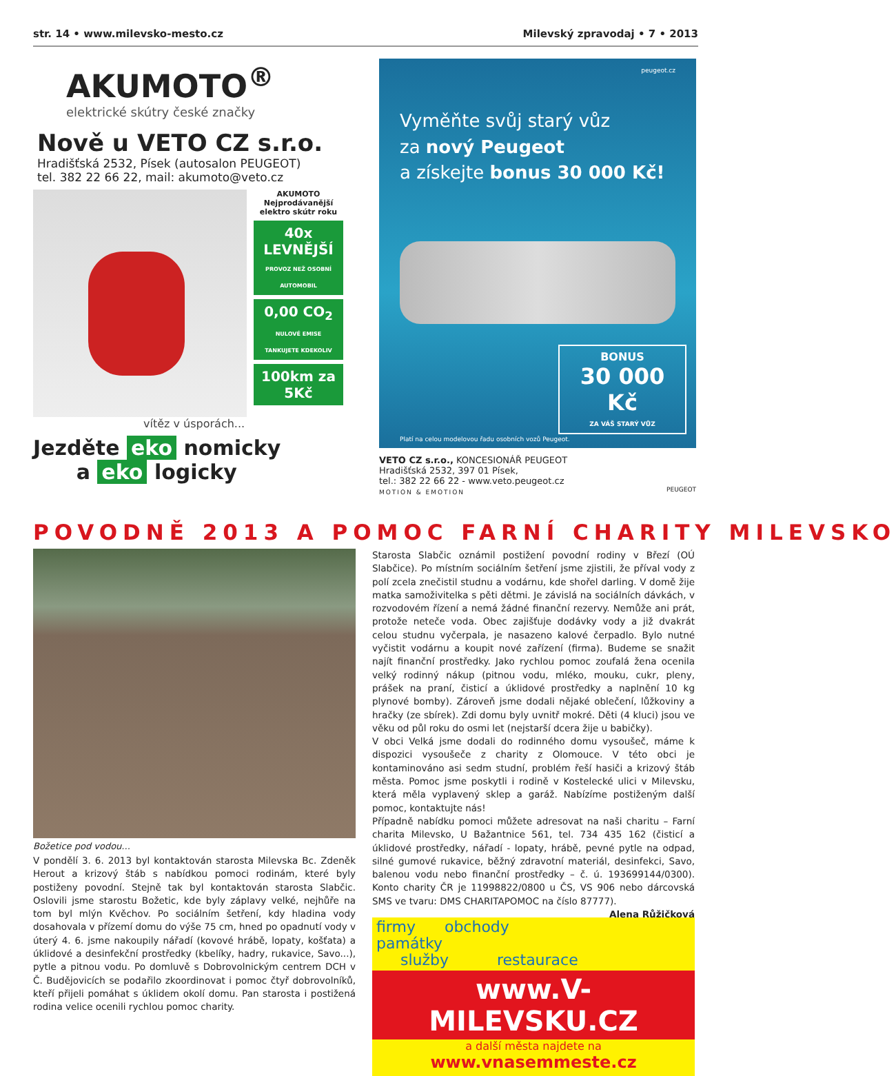str. 14 • www.milevsko-mesto.cz Milevský zpravodaj • 7 • 2013
AKUMOTO<sup>®</sup>
elektrické skútry české značky
Nově u VETO CZ s.r.o.
Hradišťská 2532, Písek (autosalon PEUGEOT)
tel. 382 22 66 22, mail: akumoto@veto.cz
AKUMOTO
Nejprodávanější elektro skútr roku
40x LEVNĚJŠÍ
PROVOZ NEŽ OSOBNÍ AUTOMOBIL
0,00 CO<sub>2</sub>
NULOVÉ EMISE TANKUJETE KDEKOLIV
100km za 5Kč
vítěz v úsporách...
Jezděte eko nomicky
a eko logicky
peugeot.cz
Vyměňte svůj starý vůz
za nový Peugeot
a získejte bonus 30 000 Kč!
BONUS
30 000 Kč
ZA VÁŠ STARÝ VŮZ
Platí na celou modelovou řadu osobních vozů Peugeot.
VETO CZ s.r.o., KONCESIONÁŘ PEUGEOT
Hradišťská 2532, 397 01 Písek,
tel.: 382 22 66 22 - www.veto.peugeot.cz
MOTION & EMOTION PEUGEOT
POVODNĚ 2013 A POMOC FARNÍ CHARITY MILEVSKO
Božetice pod vodou...
V pondělí 3. 6. 2013 byl kontaktován starosta Milevska Bc. Zdeněk Herout a krizový štáb s nabídkou pomoci rodinám, které byly postiženy povodní. Stejně tak byl kontaktován starosta Slabčic. Oslovili jsme starostu Božetic, kde byly záplavy velké, nejhůře na tom byl mlýn Kvěchov. Po sociálním šetření, kdy hladina vody dosahovala v přízemí domu do výše 75 cm, hned po opadnutí vody v úterý 4. 6. jsme nakoupily nářadí (kovové hrábě, lopaty, košťata) a úklidové a desinfekční prostředky (kbelíky, hadry, rukavice, Savo...), pytle a pitnou vodu. Po domluvě s Dobrovolnickým centrem DCH v Č. Budějovicích se podařilo zkoordinovat i pomoc čtyř dobrovolníků, kteří přijeli pomáhat s úklidem okolí domu. Pan starosta i postižená rodina velice ocenili rychlou pomoc charity.
Starosta Slabčic oznámil postižení povodní rodiny v Březí (OÚ Slabčice). Po místním sociálním šetření jsme zjistili, že příval vody z polí zcela znečistil studnu a vodárnu, kde shořel darling. V domě žije matka samoživitelka s pěti dětmi. Je závislá na sociálních dávkách, v rozvodovém řízení a nemá žádné finanční rezervy. Nemůže ani prát, protože neteče voda. Obec zajišťuje dodávky vody a již dvakrát celou studnu vyčerpala, je nasazeno kalové čerpadlo. Bylo nutné vyčistit vodárnu a koupit nové zařízení (firma). Budeme se snažit najít finanční prostředky. Jako rychlou pomoc zoufalá žena ocenila velký rodinný nákup (pitnou vodu, mléko, mouku, cukr, pleny, prášek na praní, čisticí a úklidové prostředky a naplnění 10 kg plynové bomby). Zároveň jsme dodali nějaké oblečení, lůžkoviny a hračky (ze sbírek). Zdi domu byly uvnitř mokré. Děti (4 kluci) jsou ve věku od půl roku do osmi let (nejstarší dcera žije u babičky).
V obci Velká jsme dodali do rodinného domu vysoušeč, máme k dispozici vysoušeče z charity z Olomouce. V této obci je kontaminováno asi sedm studní, problém řeší hasiči a krizový štáb města. Pomoc jsme poskytli i rodině v Kostelecké ulici v Milevsku, která měla vyplavený sklep a garáž. Nabízíme postiženým další pomoc, kontaktujte nás!
Případně nabídku pomoci můžete adresovat na naši charitu – Farní charita Milevsko, U Bažantnice 561, tel. 734 435 162 (čisticí a úklidové prostředky, nářadí - lopaty, hrábě, pevné pytle na odpad, silné gumové rukavice, běžný zdravotní materiál, desinfekci, Savo, balenou vodu nebo finanční prostředky – č. ú. 193699144/0300). Konto charity ČR je 11998822/0800 u ČS, VS 906 nebo dárcovská SMS ve tvaru: DMS CHARITAPOMOC na číslo 87777). Alena Růžičková
firmy obchody památky
služby restaurace
www.V-MILEVSKU.CZ
a další města najdete na
www.vnasemmeste.cz